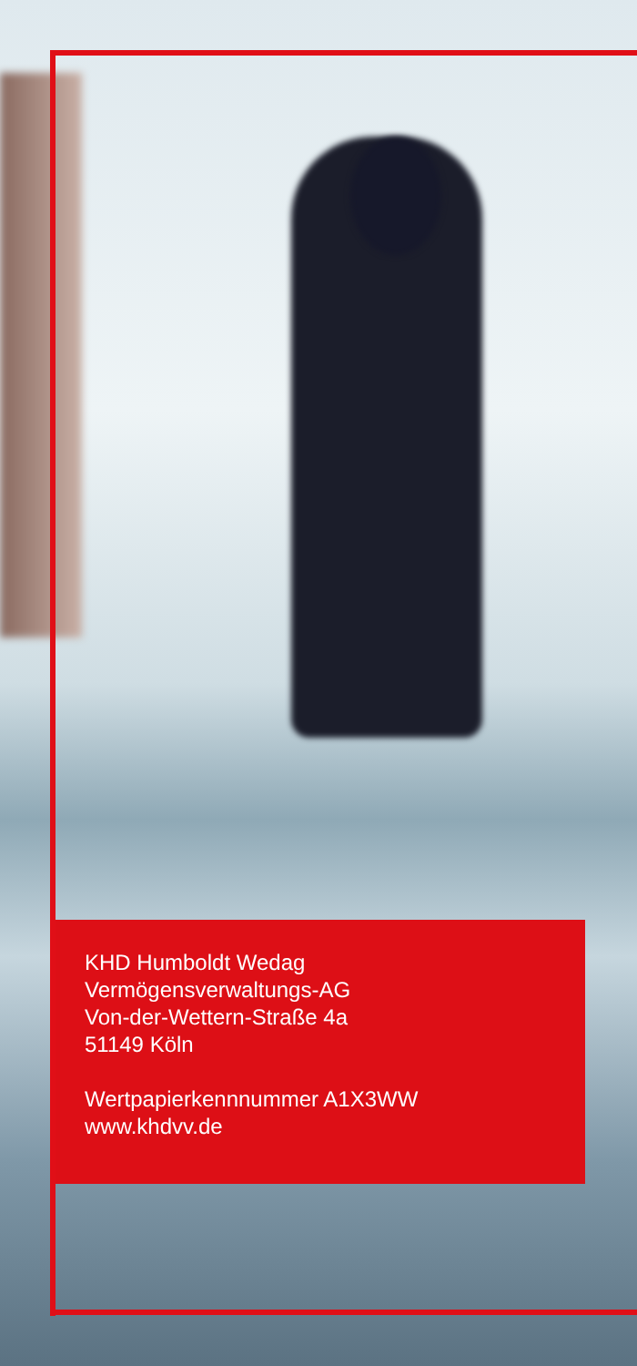KHD Humboldt Wedag
Vermögensverwaltungs-AG
Von-der-Wettern-Straße 4a
51149 Köln
Wertpapierkennnummer A1X3WW
www.khdvv.de